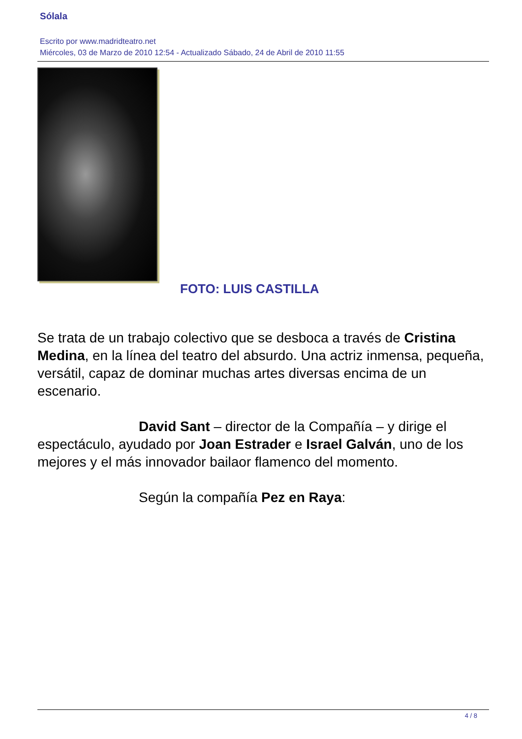Sólala
Escrito por www.madridteatro.net
Miércoles, 03 de Marzo de 2010 12:54 - Actualizado Sábado, 24 de Abril de 2010 11:55
FOTO: LUIS CASTILLA
Se trata de un trabajo colectivo que se desboca a través de Cristina Medina, en la línea del teatro del absurdo. Una actriz inmensa, pequeña, versátil, capaz de dominar muchas artes diversas encima de un escenario.
David Sant – director de la Compañía – y dirige el
espectáculo, ayudado por Joan Estrader e Israel Galván, uno de los mejores y el más innovador bailaor flamenco del momento.
Según la compañía Pez en Raya:
4 / 8